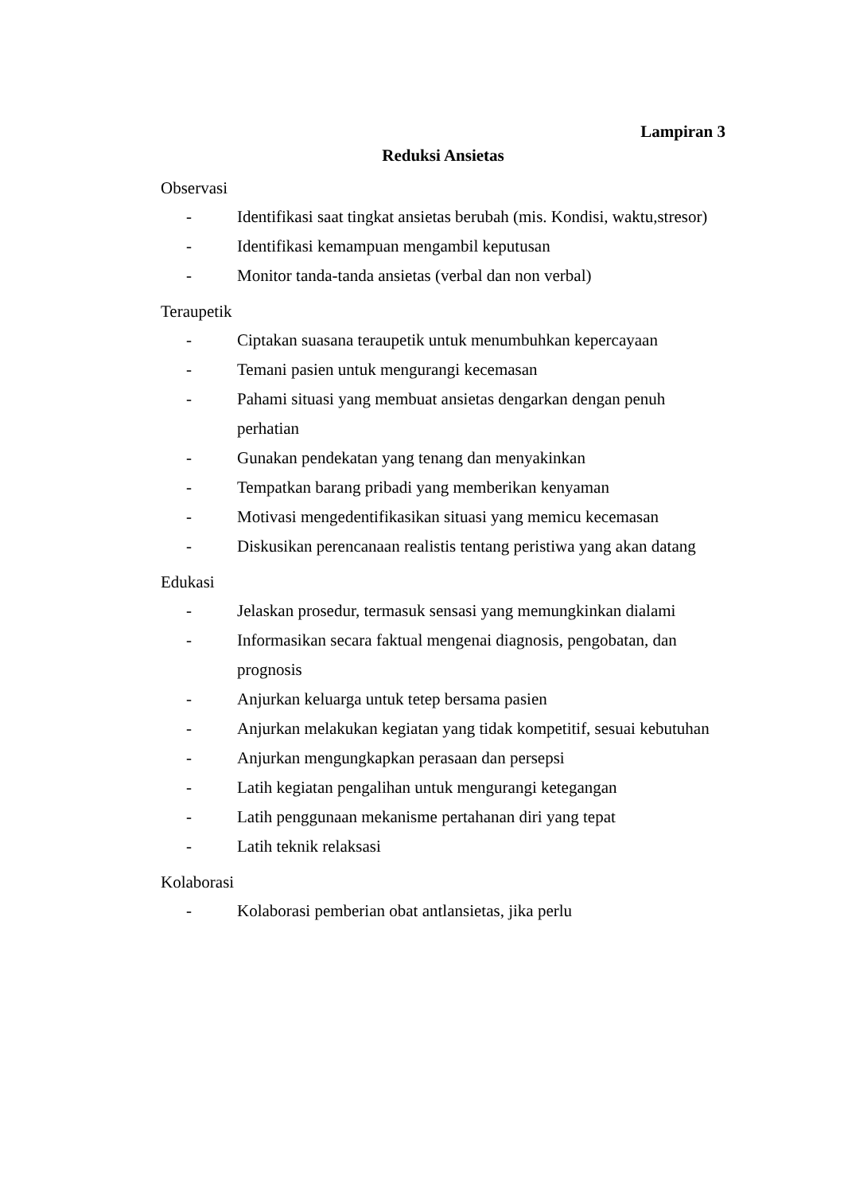Lampiran 3
Reduksi Ansietas
Observasi
- Identifikasi saat tingkat ansietas berubah (mis. Kondisi, waktu,stresor)
- Identifikasi kemampuan mengambil keputusan
- Monitor tanda-tanda ansietas (verbal dan non verbal)
Teraupetik
- Ciptakan suasana teraupetik untuk menumbuhkan kepercayaan
- Temani pasien untuk mengurangi kecemasan
- Pahami situasi yang membuat ansietas dengarkan dengan penuh perhatian
- Gunakan pendekatan yang tenang dan menyakinkan
- Tempatkan barang pribadi yang memberikan kenyaman
- Motivasi mengedentifikasikan situasi yang memicu kecemasan
- Diskusikan perencanaan realistis tentang peristiwa yang akan datang
Edukasi
- Jelaskan prosedur, termasuk sensasi yang memungkinkan dialami
- Informasikan secara faktual mengenai diagnosis, pengobatan, dan
prognosis
- Anjurkan keluarga untuk tetep bersama pasien
- Anjurkan melakukan kegiatan yang tidak kompetitif, sesuai kebutuhan
- Anjurkan mengungkapkan perasaan dan persepsi
- Latih kegiatan pengalihan untuk mengurangi ketegangan
- Latih penggunaan mekanisme pertahanan diri yang tepat
- Latih teknik relaksasi
Kolaborasi
- Kolaborasi pemberian obat antlansietas, jika perlu